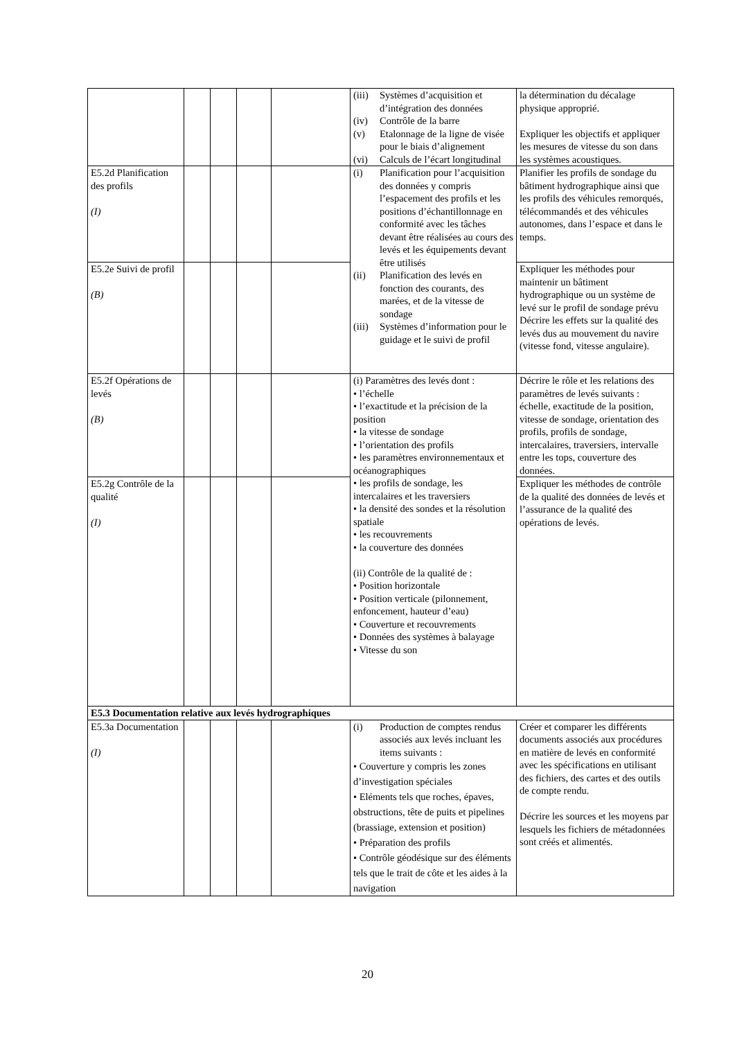| | | | | | (iii) Systèmes d’acquisition et d’intégration des données (iv) Contrôle de la barre (v) Etalonnage de la ligne de visée pour le biais d’alignement (vi) Calculs de l’écart longitudinal | la détermination du décalage physique approprié. Expliquer les objectifs et appliquer les mesures de vitesse du son dans les systèmes acoustiques. |
| E5.2d Planification des profils (I) | | | | | (i) Planification pour l’acquisition des données y compris l’espacement des profils et les positions d’échantillonnage en conformité avec les tâches devant être réalisées au cours des levés et les équipements devant être utilisés (ii) Planification des levés en fonction des courants, des marées, et de la vitesse de sondage (iii) Systèmes d’information pour le guidage et le suivi de profil | Planifier les profils de sondage du bâtiment hydrographique ainsi que les profils des véhicules remorqués, télécommandés et des véhicules autonomes, dans l’espace et dans le temps. |
| E5.2e Suivi de profil (B) | | | | | | Expliquer les méthodes pour maintenir un bâtiment hydrographique ou un système de levé sur le profil de sondage prévu Décrire les effets sur la qualité des levés dus au mouvement du navire (vitesse fond, vitesse angulaire). |
| E5.2f Opérations de levés (B) | | | | | (i) Paramètres des levés dont : • l’échelle • l’exactitude et la précision de la position • la vitesse de sondage • l’orientation des profils • les paramètres environnementaux et océanographiques • les profils de sondage, les intercalaires et les traversiers • la densité des sondes et la résolution spatiale • les recouvrements • la couverture des données (ii) Contrôle de la qualité de : • Position horizontale • Position verticale (pilonnement, enfoncement, hauteur d’eau) • Couverture et recouvrements • Données des systèmes à balayage • Vitesse du son | Décrire le rôle et les relations des paramètres de levés suivants : échelle, exactitude de la position, vitesse de sondage, orientation des profils, profils de sondage, intercalaires, traversiers, intervalle entre les tops, couverture des données. |
| E5.2g Contrôle de la qualité (I) | | | | | | Expliquer les méthodes de contrôle de la qualité des données de levés et l’assurance de la qualité des opérations de levés. |
| E5.3 Documentation relative aux levés hydrographiques | | | | | | |
| E5.3a Documentation (I) | | | | | (i) Production de comptes rendus associés aux levés incluant les items suivants : • Couverture y compris les zones d’investigation spéciales • Eléments tels que roches, épaves, obstructions, tête de puits et pipelines (brassiage, extension et position) • Préparation des profils • Contrôle géodésique sur des éléments tels que le trait de côte et les aides à la navigation | Créer et comparer les différents documents associés aux procédures en matière de levés en conformité avec les spécifications en utilisant des fichiers, des cartes et des outils de compte rendu. Décrire les sources et les moyens par lesquels les fichiers de métadonnées sont créés et alimentés. |
20